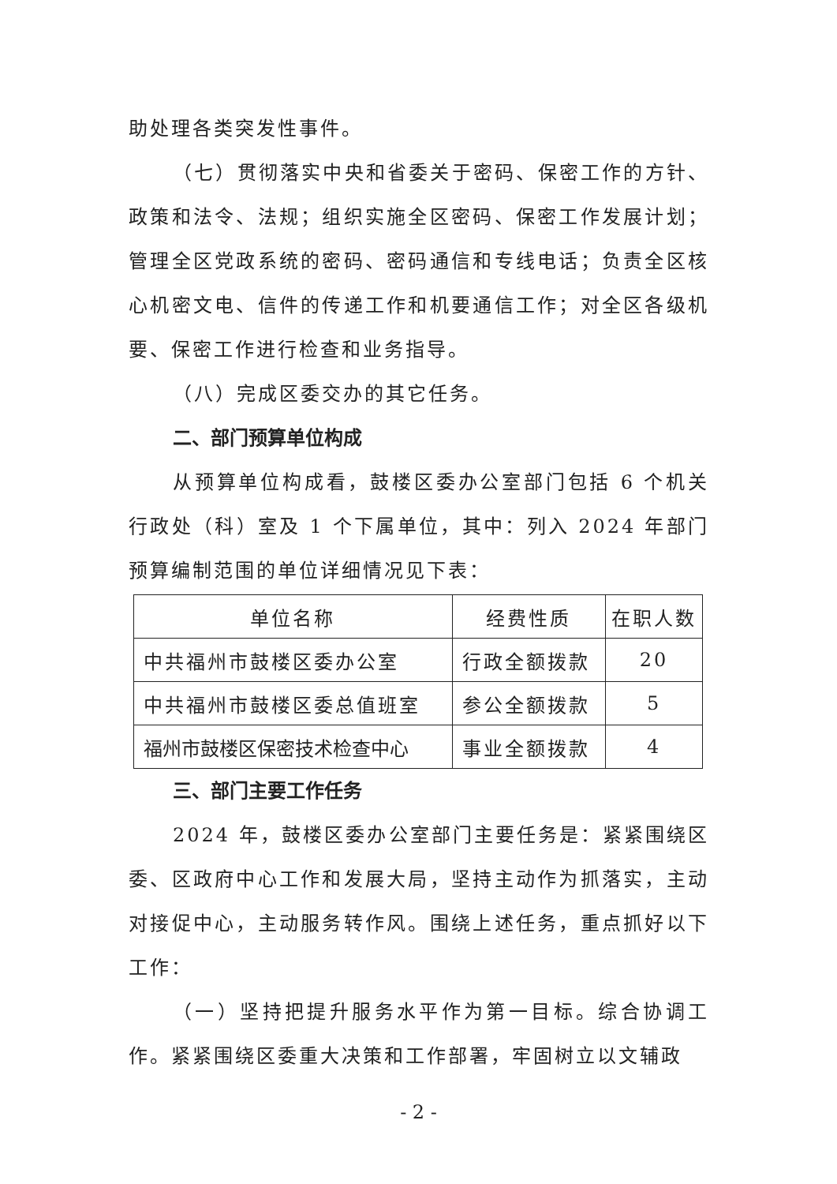助处理各类突发性事件。
（七）贯彻落实中央和省委关于密码、保密工作的方针、政策和法令、法规；组织实施全区密码、保密工作发展计划；管理全区党政系统的密码、密码通信和专线电话；负责全区核心机密文电、信件的传递工作和机要通信工作；对全区各级机要、保密工作进行检查和业务指导。
（八）完成区委交办的其它任务。
二、部门预算单位构成
从预算单位构成看，鼓楼区委办公室部门包括 6 个机关行政处（科）室及 1 个下属单位，其中：列入 2024 年部门预算编制范围的单位详细情况见下表：
| 单位名称 | 经费性质 | 在职人数 |
| --- | --- | --- |
| 中共福州市鼓楼区委办公室 | 行政全额拨款 | 20 |
| 中共福州市鼓楼区委总值班室 | 参公全额拨款 | 5 |
| 福州市鼓楼区保密技术检查中心 | 事业全额拨款 | 4 |
三、部门主要工作任务
2024 年，鼓楼区委办公室部门主要任务是：紧紧围绕区委、区政府中心工作和发展大局，坚持主动作为抓落实，主动对接促中心，主动服务转作风。围绕上述任务，重点抓好以下工作：
（一）坚持把提升服务水平作为第一目标。综合协调工作。紧紧围绕区委重大决策和工作部署，牢固树立以文辅政
- 2 -